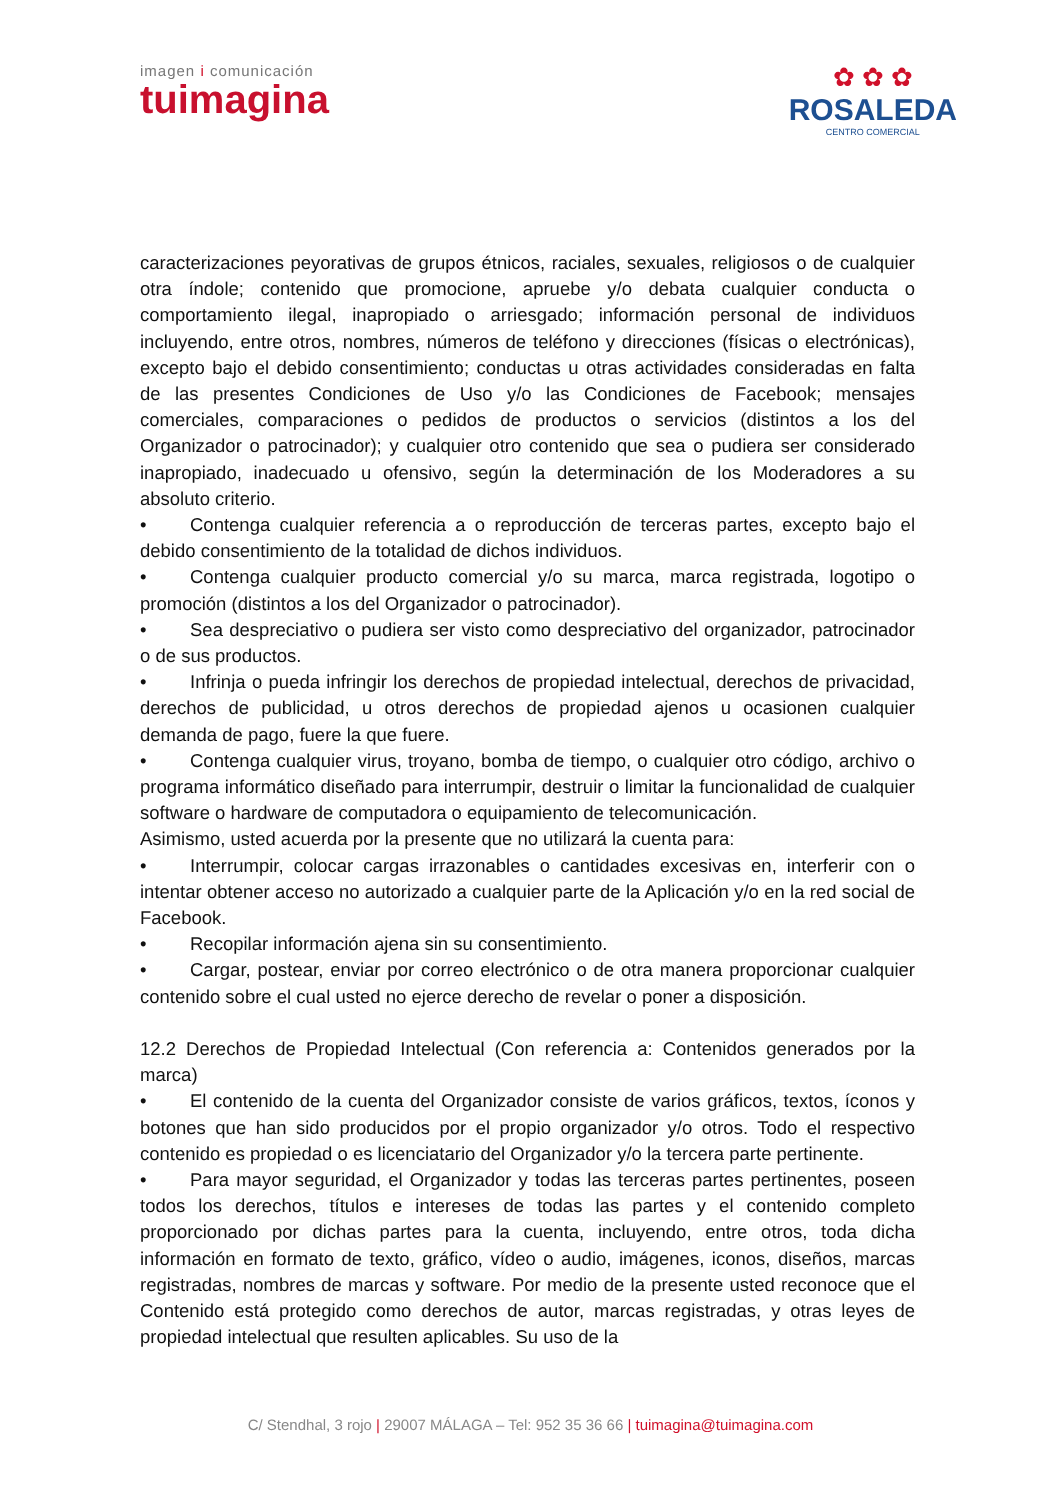imagen i comunicación
tuimagina
✿ ✿ ✿
ROSALEDA
CENTRO COMERCIAL
caracterizaciones peyorativas de grupos étnicos, raciales, sexuales, religiosos o de cualquier otra índole; contenido que promocione, apruebe y/o debata cualquier conducta o comportamiento ilegal, inapropiado o arriesgado; información personal de individuos incluyendo, entre otros, nombres, números de teléfono y direcciones (físicas o electrónicas), excepto bajo el debido consentimiento; conductas u otras actividades consideradas en falta de las presentes Condiciones de Uso y/o las Condiciones de Facebook; mensajes comerciales, comparaciones o pedidos de productos o servicios (distintos a los del Organizador o patrocinador); y cualquier otro contenido que sea o pudiera ser considerado inapropiado, inadecuado u ofensivo, según la determinación de los Moderadores a su absoluto criterio.
• Contenga cualquier referencia a o reproducción de terceras partes, excepto bajo el debido consentimiento de la totalidad de dichos individuos.
• Contenga cualquier producto comercial y/o su marca, marca registrada, logotipo o promoción (distintos a los del Organizador o patrocinador).
• Sea despreciativo o pudiera ser visto como despreciativo del organizador, patrocinador o de sus productos.
• Infrinja o pueda infringir los derechos de propiedad intelectual, derechos de privacidad, derechos de publicidad, u otros derechos de propiedad ajenos u ocasionen cualquier demanda de pago, fuere la que fuere.
• Contenga cualquier virus, troyano, bomba de tiempo, o cualquier otro código, archivo o programa informático diseñado para interrumpir, destruir o limitar la funcionalidad de cualquier software o hardware de computadora o equipamiento de telecomunicación.
Asimismo, usted acuerda por la presente que no utilizará la cuenta para:
• Interrumpir, colocar cargas irrazonables o cantidades excesivas en, interferir con o intentar obtener acceso no autorizado a cualquier parte de la Aplicación y/o en la red social de Facebook.
• Recopilar información ajena sin su consentimiento.
• Cargar, postear, enviar por correo electrónico o de otra manera proporcionar cualquier contenido sobre el cual usted no ejerce derecho de revelar o poner a disposición.
12.2 Derechos de Propiedad Intelectual (Con referencia a: Contenidos generados por la marca)
• El contenido de la cuenta del Organizador consiste de varios gráficos, textos, íconos y botones que han sido producidos por el propio organizador y/o otros. Todo el respectivo contenido es propiedad o es licenciatario del Organizador y/o la tercera parte pertinente.
• Para mayor seguridad, el Organizador y todas las terceras partes pertinentes, poseen todos los derechos, títulos e intereses de todas las partes y el contenido completo proporcionado por dichas partes para la cuenta, incluyendo, entre otros, toda dicha información en formato de texto, gráfico, vídeo o audio, imágenes, iconos, diseños, marcas registradas, nombres de marcas y software. Por medio de la presente usted reconoce que el Contenido está protegido como derechos de autor, marcas registradas, y otras leyes de propiedad intelectual que resulten aplicables. Su uso de la
C/ Stendhal, 3 rojo | 29007 MÁLAGA – Tel: 952 35 36 66 | tuimagina@tuimagina.com